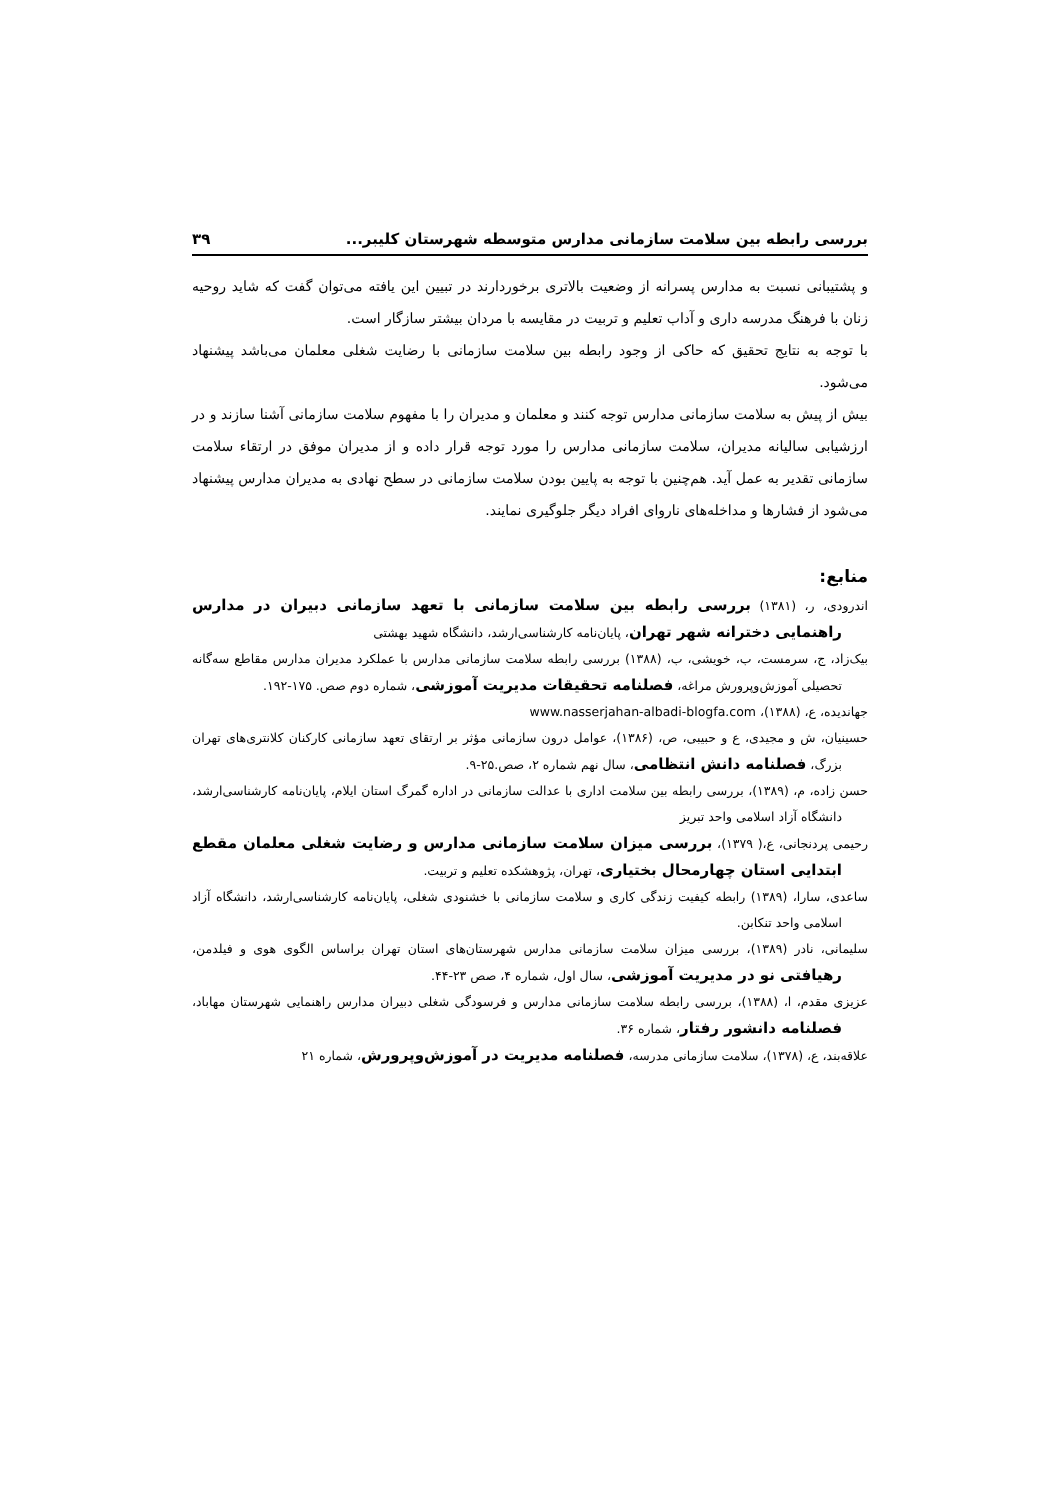بررسی رابطه بین سلامت سازمانی مدارس متوسطه شهرستان کلیبر... ۳۹
و پشتیبانی نسبت به مدارس پسرانه از وضعیت بالاتری برخوردارند در تبیین این یافته می‌توان گفت که شاید روحیه زنان با فرهنگ مدرسه داری و آداب تعلیم و تربیت در مقایسه با مردان بیشتر سازگار است.
با توجه به نتایج تحقیق که حاکی از وجود رابطه بین سلامت سازمانی با رضایت شغلی معلمان می‌باشد پیشنهاد می‌شود.
بیش از پیش به سلامت سازمانی مدارس توجه کنند و معلمان و مدیران را با مفهوم سلامت سازمانی آشنا سازند و در ارزشیابی سالیانه مدیران، سلامت سازمانی مدارس را مورد توجه قرار داده و از مدیران موفق در ارتقاء سلامت سازمانی تقدیر به عمل آید. هم‌چنین با توجه به پایین بودن سلامت سازمانی در سطح نهادی به مدیران مدارس پیشنهاد می‌شود از فشارها و مداخله‌های ناروای افراد دیگر جلوگیری نمایند.
منابع:
اندرودی، ر، (۱۳۸۱) بررسی رابطه بین سلامت سازمانی با تعهد سازمانی دبیران در مدارس راهنمایی دخترانه شهر تهران، پایان‌نامه کارشناسی‌ارشد، دانشگاه شهید بهشتی
بیک‌زاد، ج، سرمست، ب، خویشی، ب، (۱۳۸۸) بررسی رابطه سلامت سازمانی مدارس با عملکرد مدیران مدارس مقاطع سه‌گانه تحصیلی آموزش‌وپرورش مراغه، فصلنامه تحقیقات مدیریت آموزشی، شماره دوم صص. ۱۷۵-۱۹۲.
جهاندیده، ع، (۱۳۸۸)، www.nasserjahan-albadi-blogfa.com
حسینیان، ش و مجیدی، ع و حبیبی، ص، (۱۳۸۶)، عوامل درون سازمانی مؤثر بر ارتقای تعهد سازمانی کارکنان کلانتری‌های تهران بزرگ، فصلنامه دانش انتظامی، سال نهم شماره ۲، صص.۲۵-۹.
حسن زاده، م، (۱۳۸۹)، بررسی رابطه بین سلامت اداری با عدالت سازمانی در اداره گمرگ استان ایلام، پایان‌نامه کارشناسی‌ارشد، دانشگاه آزاد اسلامی واحد تبریز
رحیمی پردنجانی، ع،( ۱۳۷۹)، بررسی میزان سلامت سازمانی مدارس و رضایت شغلی معلمان مقطع ابتدایی استان چهارمحال بختیاری، تهران، پژوهشکده تعلیم و تربیت.
ساعدی، سارا، (۱۳۸۹) رابطه کیفیت زندگی کاری و سلامت سازمانی با خشنودی شغلی، پایان‌نامه کارشناسی‌ارشد، دانشگاه آزاد اسلامی واحد تنکابن.
سلیمانی، نادر (۱۳۸۹)، بررسی میزان سلامت سازمانی مدارس شهرستان‌های استان تهران براساس الگوی هوی و فیلدمن، رهیافتی نو در مدیریت آموزشی، سال اول، شماره ۴، صص ۲۳-۴۴.
عزیزی مقدم، ا، (۱۳۸۸)، بررسی رابطه سلامت سازمانی مدارس و فرسودگی شغلی دبیران مدارس راهنمایی شهرستان مهاباد، فصلنامه دانشور رفتار، شماره ۳۶.
علاقه‌بند، ع، (۱۳۷۸)، سلامت سازمانی مدرسه، فصلنامه مدیریت در آموزش‌وپرورش، شماره ۲۱